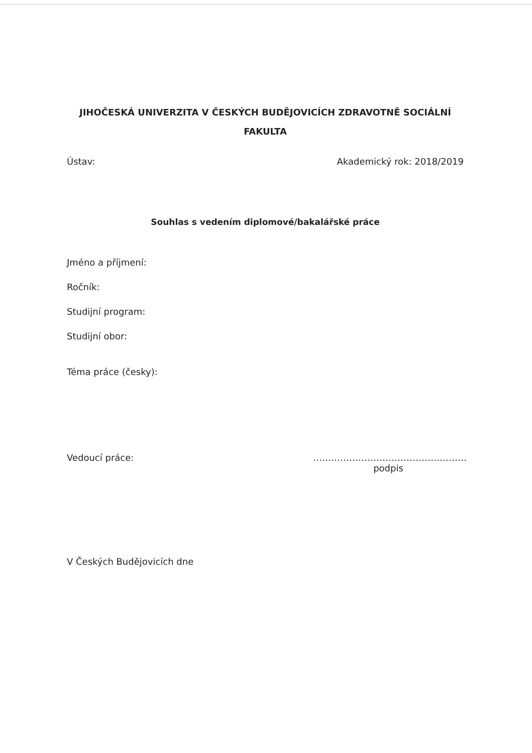JIHOČESKÁ UNIVERZITA V ČESKÝCH BUDĚJOVICÍCH ZDRAVOTNĚ SOCIÁLNÍ FAKULTA
Ústav: Akademický rok: 2018/2019
Souhlas s vedením diplomové/bakalářské práce
Jméno a příjmení:
Ročník:
Studijní program:
Studijní obor:
Téma práce (česky):
Vedoucí práce: ……………………………………………
podpis
V Českých Budějovicích dne